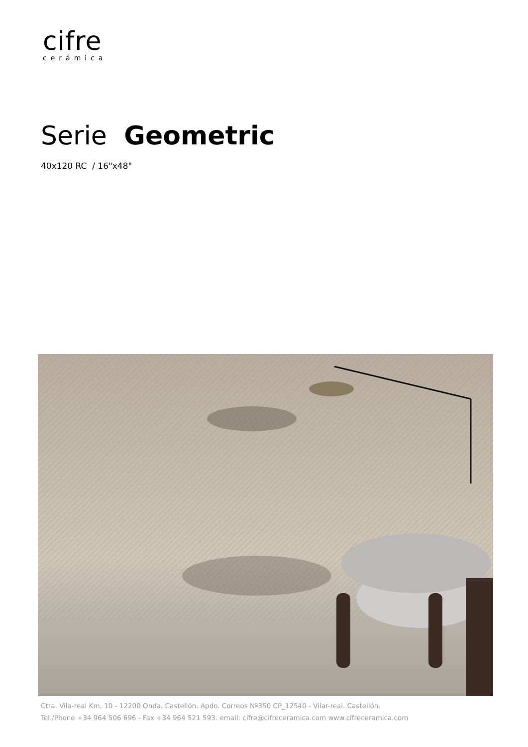cifre
cerámica
Serie Geometric
40x120 RC / 16"x48"
Ctra. Vila-real Km. 10 - 12200 Onda. Castellón. Apdo. Correos Nº350 CP_12540 - Vilar-real. Castellón.
Tel./Phone +34 964 506 696 - Fax +34 964 521 593. email: cifre@cifreceramica.com www.cifreceramica.com